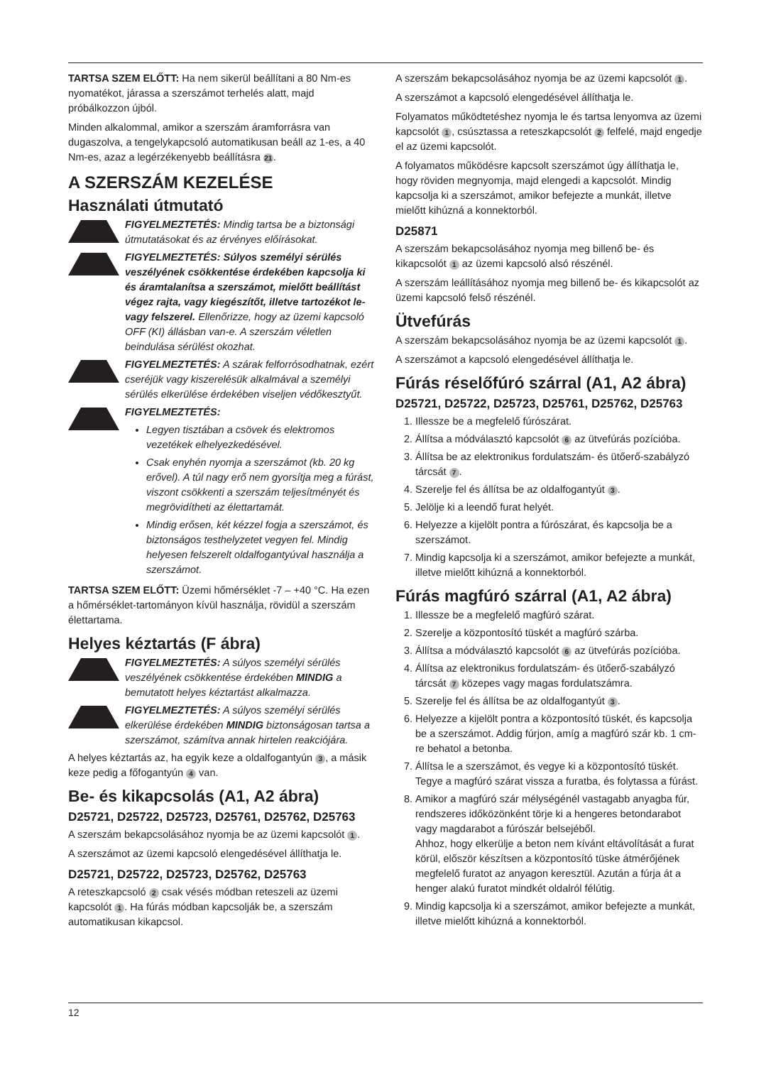TARTSA SZEM ELŐTT: Ha nem sikerül beállítani a 80 Nm-es nyomatékot, járassa a szerszámot terhelés alatt, majd próbálkozzon újból.
Minden alkalommal, amikor a szerszám áramforrásra van dugaszolva, a tengelykapcsoló automatikusan beáll az 1-es, a 40 Nm-es, azaz a legérzékenyebb beállításra 21.
A SZERSZÁM KEZELÉSE
Használati útmutató
FIGYELMEZTETÉS: Mindig tartsa be a biztonsági útmutatásokat és az érvényes előírásokat.
FIGYELMEZTETÉS: Súlyos személyi sérülés veszélyének csökkentése érdekében kapcsolja ki és áramtalanítsa a szerszámot, mielőtt beállítást végez rajta, vagy kiegészítőt, illetve tartozékot le- vagy felszerel. Ellenőrizze, hogy az üzemi kapcsoló OFF (KI) állásban van-e. A szerszám véletlen beindulása sérülést okozhat.
FIGYELMEZTETÉS: A szárak felforrósodhatnak, ezért cseréjük vagy kiszerelésük alkalmával a személyi sérülés elkerülése érdekében viseljen védőkesztyűt.
FIGYELMEZTETÉS:
Legyen tisztában a csövek és elektromos vezetékek elhelyezkedésével.
Csak enyhén nyomja a szerszámot (kb. 20 kg erővel). A túl nagy erő nem gyorsítja meg a fúrást, viszont csökkenti a szerszám teljesítményét és megrövidítheti az élettartamát.
Mindig erősen, két kézzel fogja a szerszámot, és biztonságos testhelyzetet vegyen fel. Mindig helyesen felszerelt oldalfogantyúval használja a szerszámot.
TARTSA SZEM ELŐTT: Üzemi hőmérséklet -7 – +40 °C. Ha ezen a hőmérséklet-tartományon kívül használja, rövidül a szerszám élettartama.
Helyes kéztartás (F ábra)
FIGYELMEZTETÉS: A súlyos személyi sérülés veszélyének csökkentése érdekében MINDIG a bemutatott helyes kéztartást alkalmazza.
FIGYELMEZTETÉS: A súlyos személyi sérülés elkerülése érdekében MINDIG biztonságosan tartsa a szerszámot, számítva annak hirtelen reakciójára.
A helyes kéztartás az, ha egyik keze a oldalfogantyún 3, a másik keze pedig a főfogantyún 4 van.
Be- és kikapcsolás (A1, A2 ábra)
D25721, D25722, D25723, D25761, D25762, D25763
A szerszám bekapcsolásához nyomja be az üzemi kapcsolót 1.
A szerszámot az üzemi kapcsoló elengedésével állíthatja le.
D25721, D25722, D25723, D25762, D25763
A reteszkapcsoló 2 csak vésés módban reteszeli az üzemi kapcsolót 1. Ha fúrás módban kapcsolják be, a szerszám automatikusan kikapcsol.
A szerszám bekapcsolásához nyomja be az üzemi kapcsolót 1.
A szerszámot a kapcsoló elengedésével állíthatja le.
Folyamatos működtetéshez nyomja le és tartsa lenyomva az üzemi kapcsolót 1, csúsztassa a reteszkapcsolót 2 felfelé, majd engedje el az üzemi kapcsolót.
A folyamatos működésre kapcsolt szerszámot úgy állíthatja le, hogy röviden megnyomja, majd elengedi a kapcsolót. Mindig kapcsolja ki a szerszámot, amikor befejezte a munkát, illetve mielőtt kihúzná a konnektorból.
D25871
A szerszám bekapcsolásához nyomja meg billenő be- és kikapcsolót 1 az üzemi kapcsoló alsó részénél.
A szerszám leállításához nyomja meg billenő be- és kikapcsolót az üzemi kapcsoló felső részénél.
Ütvefúrás
A szerszám bekapcsolásához nyomja be az üzemi kapcsolót 1.
A szerszámot a kapcsoló elengedésével állíthatja le.
Fúrás réselőfúró szárral (A1, A2 ábra)
D25721, D25722, D25723, D25761, D25762, D25763
1. Illessze be a megfelelő fúrószárat.
2. Állítsa a módválasztó kapcsolót 6 az ütvefúrás pozícióba.
3. Állítsa be az elektronikus fordulatszám- és ütőerő-szabályzó tárcsát 7.
4. Szerelje fel és állítsa be az oldalfogantyút 3.
5. Jelölje ki a leendő furat helyét.
6. Helyezze a kijelölt pontra a fúrószárat, és kapcsolja be a szerszámot.
7. Mindig kapcsolja ki a szerszámot, amikor befejezte a munkát, illetve mielőtt kihúzná a konnektorból.
Fúrás magfúró szárral (A1, A2 ábra)
1. Illessze be a megfelelő magfúró szárat.
2. Szerelje a központosító tüskét a magfúró szárba.
3. Állítsa a módválasztó kapcsolót 6 az ütvefúrás pozícióba.
4. Állítsa az elektronikus fordulatszám- és ütőerő-szabályzó tárcsát 7 közepes vagy magas fordulatszámra.
5. Szerelje fel és állítsa be az oldalfogantyút 3.
6. Helyezze a kijelölt pontra a központosító tüskét, és kapcsolja be a szerszámot. Addig fúrjon, amíg a magfúró szár kb. 1 cm-re behatol a betonba.
7. Állítsa le a szerszámot, és vegye ki a központosító tüskét. Tegye a magfúró szárat vissza a furatba, és folytassa a fúrást.
8. Amikor a magfúró szár mélységénél vastagabb anyagba fúr, rendszeres időközönként törje ki a hengeres betondarabot vagy magdarabot a fúrószár belsejéből.
Ahhoz, hogy elkerülje a beton nem kívánt eltávolítását a furat körül, először készítsen a központosító tüske átmérőjének megfelelő furatot az anyagon keresztül. Azután a fúrja át a henger alakú furatot mindkét oldalról félútig.
9. Mindig kapcsolja ki a szerszámot, amikor befejezte a munkát, illetve mielőtt kihúzná a konnektorból.
12